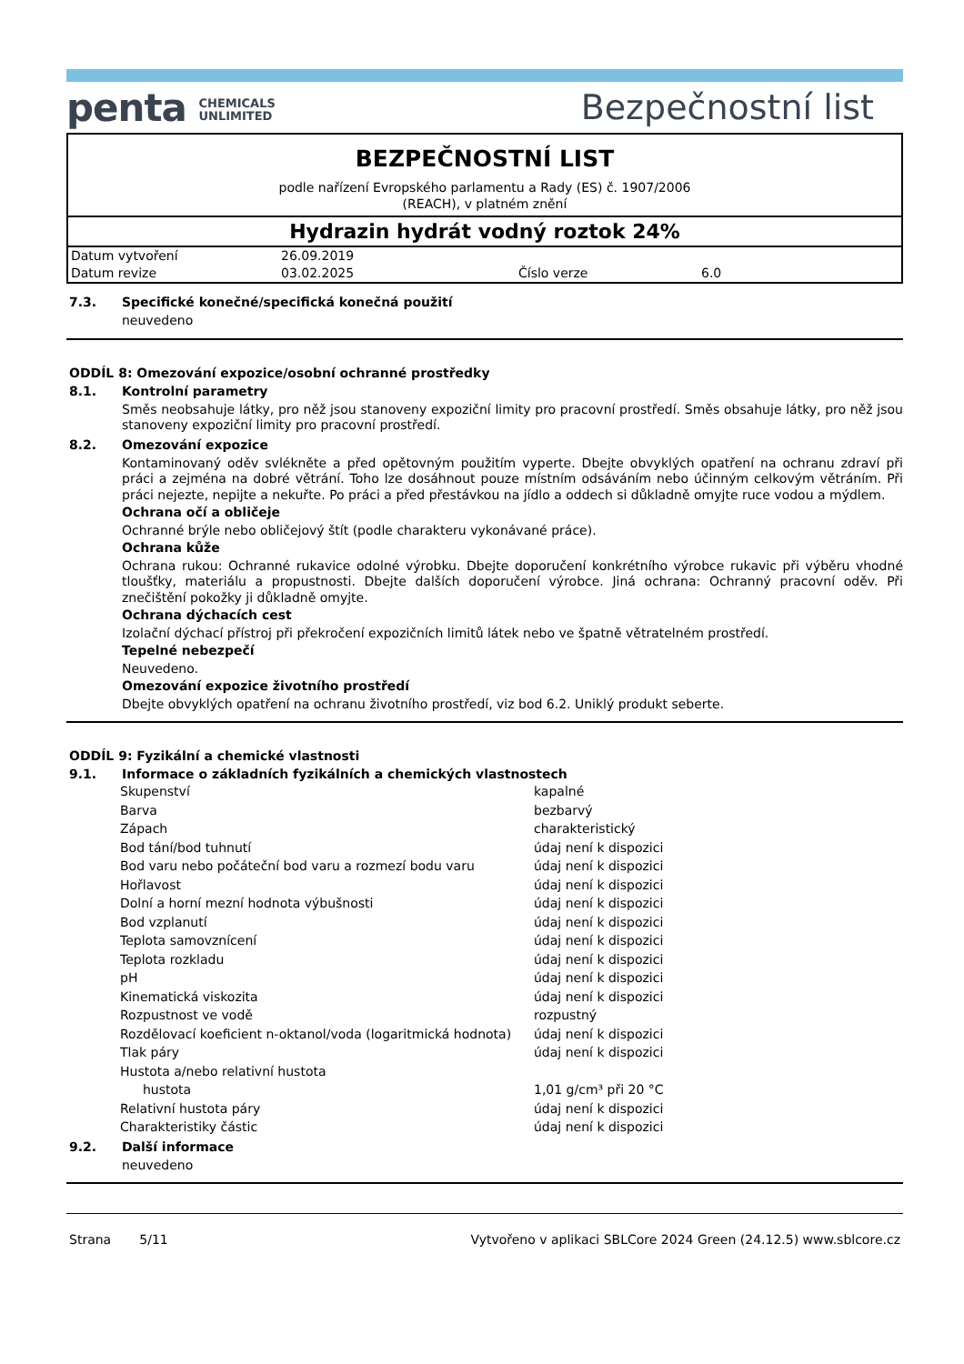penta CHEMICALS
UNLIMITED
Bezpečnostní list
BEZPEČNOSTNÍ LIST
podle nařízení Evropského parlamentu a Rady (ES) č. 1907/2006
(REACH), v platném znění
Hydrazin hydrát vodný roztok 24%
| Datum vytvoření | 26.09.2019 | | |
| Datum revize | 03.02.2025 | Číslo verze | 6.0 |
7.3. Specifické konečné/specifická konečná použití
neuvedeno
ODDÍL 8: Omezování expozice/osobní ochranné prostředky
8.1. Kontrolní parametry
Směs neobsahuje látky, pro něž jsou stanoveny expoziční limity pro pracovní prostředí. Směs obsahuje látky, pro něž jsou stanoveny expoziční limity pro pracovní prostředí.
8.2. Omezování expozice
Kontaminovaný oděv svlékněte a před opětovným použitím vyperte. Dbejte obvyklých opatření na ochranu zdraví při práci a zejména na dobré větrání. Toho lze dosáhnout pouze místním odsáváním nebo účinným celkovým větráním. Při práci nejezte, nepijte a nekuřte. Po práci a před přestávkou na jídlo a oddech si důkladně omyjte ruce vodou a mýdlem.
Ochrana očí a obličeje
Ochranné brýle nebo obličejový štít (podle charakteru vykonávané práce).
Ochrana kůže
Ochrana rukou: Ochranné rukavice odolné výrobku. Dbejte doporučení konkrétního výrobce rukavic při výběru vhodné tloušťky, materiálu a propustnosti. Dbejte dalších doporučení výrobce. Jiná ochrana: Ochranný pracovní oděv. Při znečištění pokožky ji důkladně omyjte.
Ochrana dýchacích cest
Izolační dýchací přístroj při překročení expozičních limitů látek nebo ve špatně větratelném prostředí.
Tepelné nebezpečí
Neuvedeno.
Omezování expozice životního prostředí
Dbejte obvyklých opatření na ochranu životního prostředí, viz bod 6.2. Uniklý produkt seberte.
ODDÍL 9: Fyzikální a chemické vlastnosti
9.1. Informace o základních fyzikálních a chemických vlastnostech
| Skupenství | kapalné |
| Barva | bezbarvý |
| Zápach | charakteristický |
| Bod tání/bod tuhnutí | údaj není k dispozici |
| Bod varu nebo počáteční bod varu a rozmezí bodu varu | údaj není k dispozici |
| Hořlavost | údaj není k dispozici |
| Dolní a horní mezní hodnota výbušnosti | údaj není k dispozici |
| Bod vzplanutí | údaj není k dispozici |
| Teplota samovznícení | údaj není k dispozici |
| Teplota rozkladu | údaj není k dispozici |
| pH | údaj není k dispozici |
| Kinematická viskozita | údaj není k dispozici |
| Rozpustnost ve vodě | rozpustný |
| Rozdělovací koeficient n-oktanol/voda (logaritmická hodnota) | údaj není k dispozici |
| Tlak páry | údaj není k dispozici |
| Hustota a/nebo relativní hustota | |
| hustota | 1,01 g/cm³ při 20 °C |
| Relativní hustota páry | údaj není k dispozici |
| Charakteristiky částic | údaj není k dispozici |
9.2. Další informace
neuvedeno
Strana 5/11 Vytvořeno v aplikaci SBLCore 2024 Green (24.12.5) www.sblcore.cz